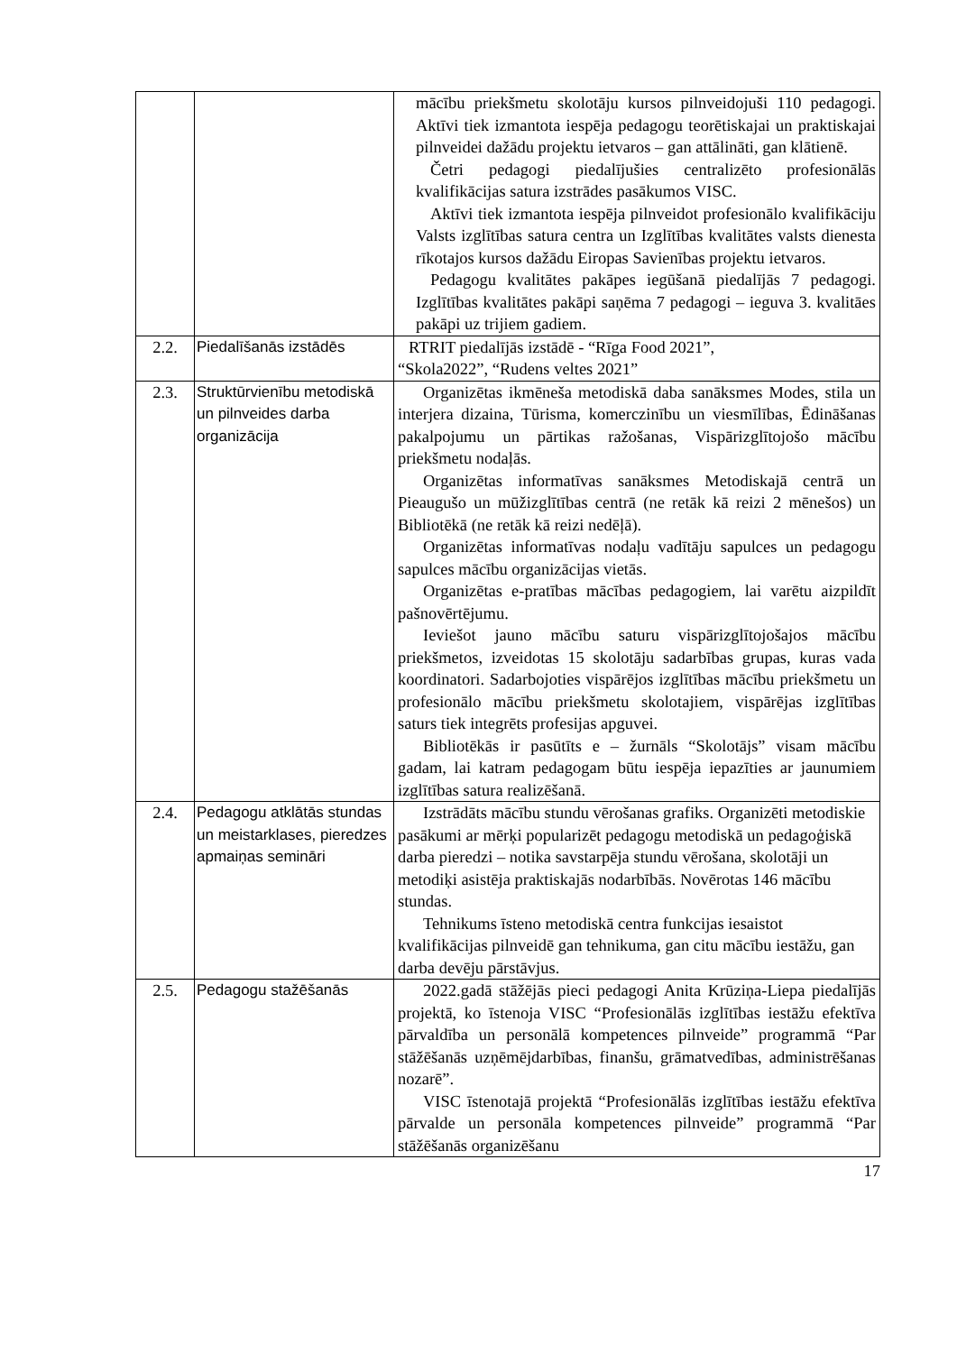| | | mācību priekšmetu skolotāju kursos pilnveidojuši 110 pedagogi. Aktīvi tiek izmantota iespēja pedagogu teorētiskajai un praktiskajai pilnveidei dažādu projektu ietvaros – gan attālināti, gan klātienē. Četri pedagogi piedalījušies centralizēto profesionālās kvalifikācijas satura izstrādes pasākumos VISC. Aktīvi tiek izmantota iespēja pilnveidot profesionālo kvalifikāciju Valsts izglītības satura centra un Izglītības kvalitātes valsts dienesta rīkotajos kursos dažādu Eiropas Savienības projektu ietvaros. Pedagogu kvalitātes pakāpes iegūšanā piedalījās 7 pedagogi. Izglītības kvalitātes pakāpi saņēma 7 pedagogi – ieguva 3. kvalitāes pakāpi uz trijiem gadiem. |
| 2.2. | Piedalīšanās izstādēs | RTRIT piedalījās izstādē - “Rīga Food 2021”, “Skola2022”, “Rudens veltes 2021” |
| 2.3. | Struktūrvienību metodiskā un pilnveides darba organizācija | Organizētas ikmēneša metodiskā daba sanāksmes Modes, stila un interjera dizaina, Tūrisma, komerczinību un viesmīlības, Ēdināšanas pakalpojumu un pārtikas ražošanas, Vispārizglītojošo mācību priekšmetu nodaļās. Organizētas informatīvas sanāksmes Metodiskajā centrā un Pieaugušo un mūžizglītības centrā (ne retāk kā reizi 2 mēnešos) un Bibliotēkā (ne retāk kā reizi nedēļā). Organizētas informatīvas nodaļu vadītāju sapulces un pedagogu sapulces mācību organizācijas vietās. Organizētas e-pratības mācības pedagogiem, lai varētu aizpildīt pašnovērtējumu. Ieviešot jauno mācību saturu vispārizglītojošajos mācību priekšmetos, izveidotas 15 skolotāju sadarbības grupas, kuras vada koordinatori. Sadarbojoties vispārējos izglītības mācību priekšmetu un profesionālo mācību priekšmetu skolotajiem, vispārējas izglītības saturs tiek integrēts profesijas apguvei. Bibliotēkās ir pasūtīts e – žurnāls “Skolotājs” visam mācību gadam, lai katram pedagogam būtu iespēja iepazīties ar jaunumiem izglītības satura realizēšanā. |
| 2.4. | Pedagogu atklātās stundas un meistarklases, pieredzes apmaiņas semināri | Izstrādāts mācību stundu vērošanas grafiks. Organizēti metodiskie pasākumi ar mērķi popularizēt pedagogu metodiskā un pedagoģiskā darba pieredzi – notika savstarpēja stundu vērošana, skolotāji un metodiķi asistēja praktiskajās nodarbībās. Novērotas 146 mācību stundas. Tehnikums īsteno metodiskā centra funkcijas iesaistot kvalifikācijas pilnveidē gan tehnikuma, gan citu mācību iestāžu, gan darba devēju pārstāvjus. |
| 2.5. | Pedagogu stažēšanās | 2022.gadā stāžējās pieci pedagogi Anita Krūziņa-Liepa piedalījās projektā, ko īstenoja VISC “Profesionālās izglītības iestāžu efektīva pārvaldība un personālā kompetences pilnveide” programmā “Par stāžēšanās uzņēmējdarbības, finanšu, grāmatvedības, administrēšanas nozarē”. VISC īstenotajā projektā “Profesionālās izglītības iestāžu efektīva pārvalde un personāla kompetences pilnveide” programmā “Par stāžēšanās organizēšanu |
17